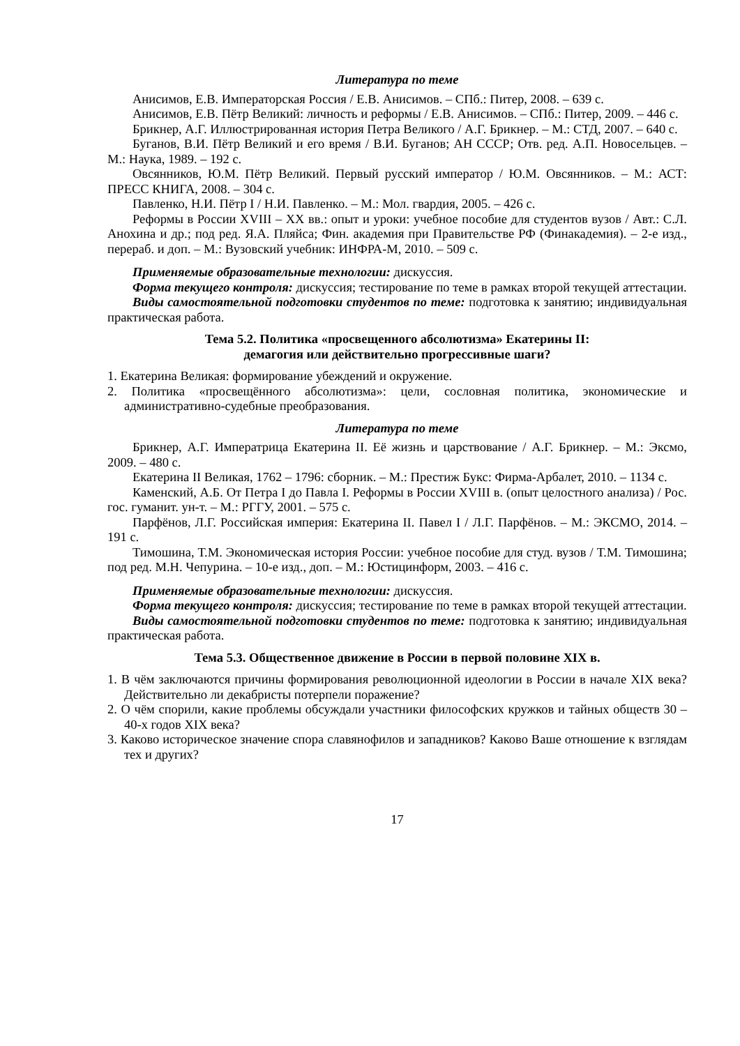Литература по теме
Анисимов, Е.В. Императорская Россия / Е.В. Анисимов. – СПб.: Питер, 2008. – 639 с.
Анисимов, Е.В. Пётр Великий: личность и реформы / Е.В. Анисимов. – СПб.: Питер, 2009. – 446 с.
Брикнер, А.Г. Иллюстрированная история Петра Великого / А.Г. Брикнер. – М.: СТД, 2007. – 640 с.
Буганов, В.И. Пётр Великий и его время / В.И. Буганов; АН СССР; Отв. ред. А.П. Новосельцев. – М.: Наука, 1989. – 192 с.
Овсянников, Ю.М. Пётр Великий. Первый русский император / Ю.М. Овсянников. – М.: АСТ: ПРЕСС КНИГА, 2008. – 304 с.
Павленко, Н.И. Пётр I / Н.И. Павленко. – М.: Мол. гвардия, 2005. – 426 с.
Реформы в России XVIII – XX вв.: опыт и уроки: учебное пособие для студентов вузов / Авт.: С.Л. Анохина и др.; под ред. Я.А. Пляйса; Фин. академия при Правительстве РФ (Финакадемия). – 2-е изд., перераб. и доп. – М.: Вузовский учебник: ИНФРА-М, 2010. – 509 с.
Применяемые образовательные технологии: дискуссия.
Форма текущего контроля: дискуссия; тестирование по теме в рамках второй текущей аттестации.
Виды самостоятельной подготовки студентов по теме: подготовка к занятию; индивидуальная практическая работа.
Тема 5.2. Политика «просвещенного абсолютизма» Екатерины II:
демагогия или действительно прогрессивные шаги?
1. Екатерина Великая: формирование убеждений и окружение.
2. Политика «просвещённого абсолютизма»: цели, сословная политика, экономические и административно-судебные преобразования.
Литература по теме
Брикнер, А.Г. Императрица Екатерина II. Её жизнь и царствование / А.Г. Брикнер. – М.: Эксмо, 2009. – 480 с.
Екатерина II Великая, 1762 – 1796: сборник. – М.: Престиж Букс: Фирма-Арбалет, 2010. – 1134 с.
Каменский, А.Б. От Петра I до Павла I. Реформы в России XVIII в. (опыт целостного анализа) / Рос. гос. гуманит. ун-т. – М.: РГГУ, 2001. – 575 с.
Парфёнов, Л.Г. Российская империя: Екатерина II. Павел I / Л.Г. Парфёнов. – М.: ЭКСМО, 2014. – 191 с.
Тимошина, Т.М. Экономическая история России: учебное пособие для студ. вузов / Т.М. Тимошина; под ред. М.Н. Чепурина. – 10-е изд., доп. – М.: Юстицинформ, 2003. – 416 с.
Применяемые образовательные технологии: дискуссия.
Форма текущего контроля: дискуссия; тестирование по теме в рамках второй текущей аттестации.
Виды самостоятельной подготовки студентов по теме: подготовка к занятию; индивидуальная практическая работа.
Тема 5.3. Общественное движение в России в первой половине XIX в.
1. В чём заключаются причины формирования революционной идеологии в России в начале XIX века? Действительно ли декабристы потерпели поражение?
2. О чём спорили, какие проблемы обсуждали участники философских кружков и тайных обществ 30 – 40-х годов XIX века?
3. Каково историческое значение спора славянофилов и западников? Каково Ваше отношение к взглядам тех и других?
17